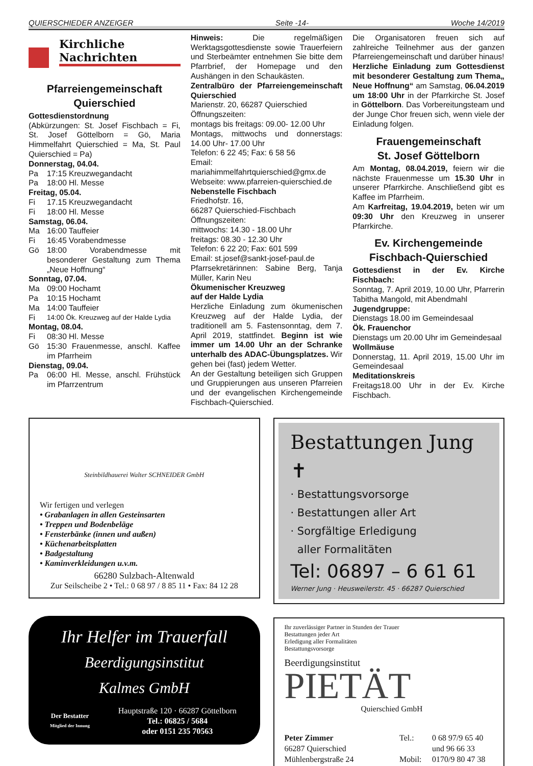QUIERSCHIEDER ANZEIGER Seite -14- Woche 14/2019
Kirchliche
Nachrichten
Pfarreiengemeinschaft
Quierschied
Gottesdienstordnung
(Abkürzungen: St. Josef Fischbach = Fi, St. Josef Göttelborn = Gö, Maria Himmelfahrt Quierschied = Ma, St. Paul Quierschied = Pa)
Donnerstag, 04.04.
Pa 17:15 Kreuzwegandacht
Pa 18:00 Hl. Messe
Freitag, 05.04.
Fi 17.15 Kreuzwegandacht
Fi 18:00 Hl. Messe
Samstag, 06.04.
Ma 16:00 Tauffeier
Fi 16:45 Vorabendmesse
Gö 18:00 Vorabendmesse mit besonderer Gestaltung zum Thema „Neue Hoffnung“
Sonntag, 07.04.
Ma 09:00 Hochamt
Pa 10:15 Hochamt
Ma 14:00 Tauffeier
Fi 14:00 Ök. Kreuzweg auf der Halde Lydia
Montag, 08.04.
Fi 08:30 Hl. Messe
Gö 15:30 Frauenmesse, anschl. Kaffee im Pfarrheim
Dienstag, 09.04.
Pa 06:00 Hl. Messe, anschl. Frühstück im Pfarrzentrum
Hinweis: Die regelmäßigen Werktagsgottesdienste sowie Trauerfeiern und Sterbeämter entnehmen Sie bitte dem Pfarrbrief, der Homepage und den Aushängen in den Schaukästen.
Zentralbüro der Pfarreiengemeinschaft Quierschied
Marienstr. 20, 66287 Quierschied
Öffnungszeiten:
montags bis freitags: 09.00- 12.00 Uhr
Montags, mittwochs und donnerstags: 14.00 Uhr- 17.00 Uhr
Telefon: 6 22 45; Fax: 6 58 56
Email:
mariahimmelfahrtquierschied@gmx.de
Webseite: www.pfarreien-quierschied.de
Nebenstelle Fischbach
Friedhofstr. 16,
66287 Quierschied-Fischbach
Öffnungszeiten:
mittwochs: 14.30 - 18.00 Uhr
freitags: 08.30 - 12.30 Uhr
Telefon: 6 22 20; Fax: 601 599
Email: st.josef@sankt-josef-paul.de
Pfarrsekretärinnen: Sabine Berg, Tanja Müller, Karin Neu
Ökumenischer Kreuzweg
auf der Halde Lydia
Herzliche Einladung zum ökumenischen Kreuzweg auf der Halde Lydia, der traditionell am 5. Fastensonntag, dem 7. April 2019, stattfindet. Beginn ist wie immer um 14.00 Uhr an der Schranke unterhalb des ADAC-Übungsplatzes. Wir gehen bei (fast) jedem Wetter.
An der Gestaltung beteiligen sich Gruppen und Gruppierungen aus unseren Pfarreien und der evangelischen Kirchengemeinde Fischbach-Quierschied.
Die Organisatoren freuen sich auf zahlreiche Teilnehmer aus der ganzen Pfarreiengemeinschaft und darüber hinaus!
Herzliche Einladung zum Gottesdienst mit besonderer Gestaltung zum Thema„ Neue Hoffnung“ am Samstag, 06.04.2019 um 18:00 Uhr in der Pfarrkirche St. Josef in Göttelborn. Das Vorbereitungsteam und der Junge Chor freuen sich, wenn viele der Einladung folgen.
Frauengemeinschaft
St. Josef Göttelborn
Am Montag, 08.04.2019, feiern wir die nächste Frauenmesse um 15.30 Uhr in unserer Pfarrkirche. Anschließend gibt es Kaffee im Pfarrheim.
Am Karfreitag, 19.04.2019, beten wir um 09:30 Uhr den Kreuzweg in unserer Pfarrkirche.
Ev. Kirchengemeinde
Fischbach-Quierschied
Gottesdienst in der Ev. Kirche Fischbach:
Sonntag, 7. April 2019, 10.00 Uhr, Pfarrerin Tabitha Mangold, mit Abendmahl
Jugendgruppe:
Dienstags 18.00 im Gemeindesaal
Ök. Frauenchor
Dienstags um 20.00 Uhr im Gemeindesaal
Wollmäuse
Donnerstag, 11. April 2019, 15.00 Uhr im Gemeindesaal
Meditationskreis
Freitags18.00 Uhr in der Ev. Kirche Fischbach.
Steinbildhauerei Walter SCHNEIDER GmbH
Wir fertigen und verlegen
• Grabanlagen in allen Gesteinsarten
• Treppen und Bodenbeläge
• Fensterbänke (innen und außen)
• Küchenarbeitsplatten
• Badgestaltung
• Kaminverkleidungen u.v.m.
66280 Sulzbach-Altenwald
Zur Seilscheibe 2 • Tel.: 0 68 97 / 8 85 11 • Fax: 84 12 28
Ihr Helfer im Trauerfall
Beerdigungsinstitut
Kalmes GmbH
Der Bestatter
Mitglied der Innung
Hauptstraße 120 · 66287 Göttelborn
Tel.: 06825 / 5684
oder 0151 235 70563
Bestattungen Jung ✝
· Bestattungsvorsorge
· Bestattungen aller Art
· Sorgfältige Erledigung
aller Formalitäten
Tel: 06897 – 6 61 61
Werner Jung · Heusweilerstr. 45 · 66287 Quierschied
Ihr zuverlässiger Partner in Stunden der Trauer
Bestattungen jeder Art
Erledigung aller Formalitäten
Bestattungsvorsorge
Beerdigungsinstitut
PIETÄT
Quierschied GmbH
Peter Zimmer
66287 Quierschied
Mühlenbergstraße 24
Tel.:
Mobil:
0 68 97/9 65 40
und 96 66 33
0170/9 80 47 38